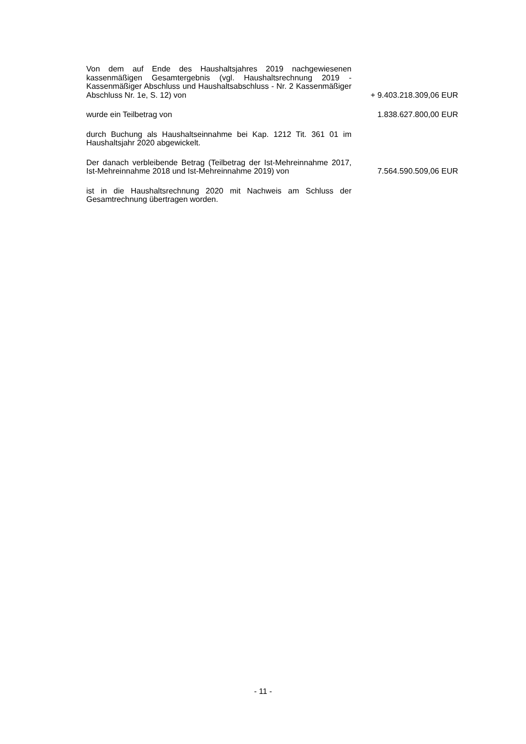Von dem auf Ende des Haushaltsjahres 2019 nachgewiesenen kassenmäßigen Gesamtergebnis (vgl. Haushaltsrechnung 2019 - Kassenmäßiger Abschluss und Haushaltsabschluss - Nr. 2 Kassenmäßiger Abschluss Nr. 1e, S. 12) von
+ 9.403.218.309,06 EUR
wurde ein Teilbetrag von
1.838.627.800,00 EUR
durch Buchung als Haushaltseinnahme bei Kap. 1212 Tit. 361 01 im Haushaltsjahr 2020 abgewickelt.
Der danach verbleibende Betrag (Teilbetrag der Ist-Mehreinnahme 2017, Ist-Mehreinnahme 2018 und Ist-Mehreinnahme 2019) von
7.564.590.509,06 EUR
ist in die Haushaltsrechnung 2020 mit Nachweis am Schluss der Gesamtrechnung übertragen worden.
- 11 -